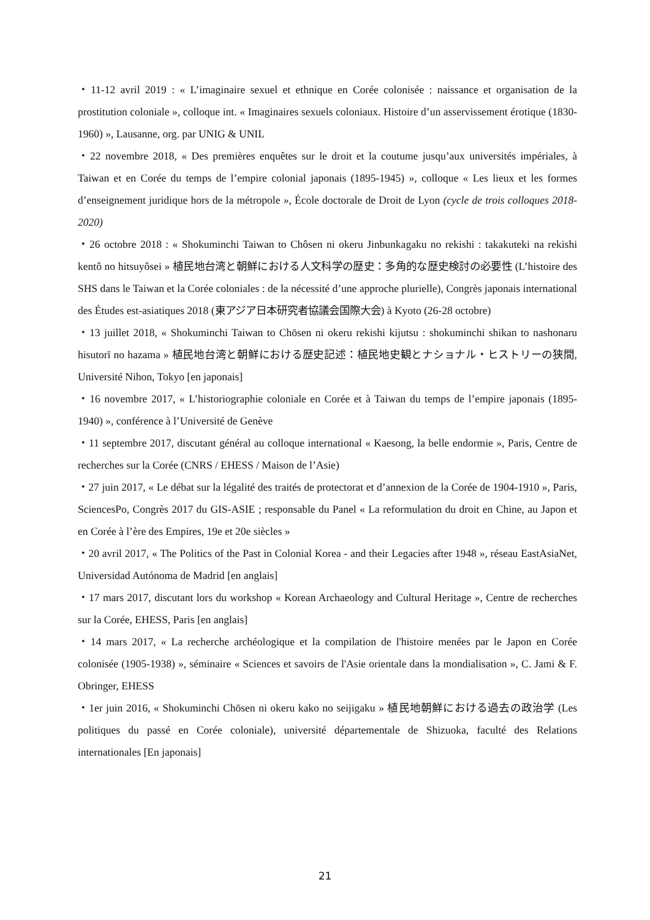・11-12 avril 2019 : « L’imaginaire sexuel et ethnique en Corée colonisée : naissance et organisation de la prostitution coloniale », colloque int. « Imaginaires sexuels coloniaux. Histoire d’un asservissement érotique (1830-1960) », Lausanne, org. par UNIG & UNIL
・22 novembre 2018, « Des premières enquêtes sur le droit et la coutume jusqu’aux universités impériales, à Taiwan et en Corée du temps de l’empire colonial japonais (1895-1945) », colloque « Les lieux et les formes d’enseignement juridique hors de la métropole », École doctorale de Droit de Lyon (cycle de trois colloques 2018-2020)
・26 octobre 2018 : « Shokuminchi Taiwan to Chôsen ni okeru Jinbunkagaku no rekishi : takakuteki na rekishi kentô no hitsuyôsei » 植民地台湾と朝鮮における人文科学の歴史：多角的な歴史検討の必要性 (L’histoire des SHS dans le Taiwan et la Corée coloniales : de la nécessité d’une approche plurielle), Congrès japonais international des Études est-asiatiques 2018 (東アジア日本研究者協議会国際大会) à Kyoto (26-28 octobre)
・13 juillet 2018, « Shokuminchi Taiwan to Chōsen ni okeru rekishi kijutsu : shokuminchi shikan to nashonaru hisutorī no hazama » 植民地台湾と朝鮮における歴史記述：植民地史観とナショナル・ヒストリーの狭間, Université Nihon, Tokyo [en japonais]
・16 novembre 2017, « L’historiographie coloniale en Corée et à Taiwan du temps de l’empire japonais (1895-1940) », conférence à l’Université de Genève
・11 septembre 2017, discutant général au colloque international « Kaesong, la belle endormie », Paris, Centre de recherches sur la Corée (CNRS / EHESS / Maison de l’Asie)
・27 juin 2017, « Le débat sur la légalité des traités de protectorat et d’annexion de la Corée de 1904-1910 », Paris, SciencesPo, Congrès 2017 du GIS-ASIE ; responsable du Panel « La reformulation du droit en Chine, au Japon et en Corée à l’ère des Empires, 19e et 20e siècles »
・20 avril 2017, « The Politics of the Past in Colonial Korea - and their Legacies after 1948 », réseau EastAsiaNet, Universidad Autónoma de Madrid [en anglais]
・17 mars 2017, discutant lors du workshop « Korean Archaeology and Cultural Heritage », Centre de recherches sur la Corée, EHESS, Paris [en anglais]
・14 mars 2017, « La recherche archéologique et la compilation de l'histoire menées par le Japon en Corée colonisée (1905-1938) », séminaire « Sciences et savoirs de l'Asie orientale dans la mondialisation », C. Jami & F. Obringer, EHESS
・1er juin 2016, « Shokuminchi Chōsen ni okeru kako no seijigaku » 植民地朝鮮における過去の政治学 (Les politiques du passé en Corée coloniale), université départementale de Shizuoka, faculté des Relations internationales [En japonais]
21